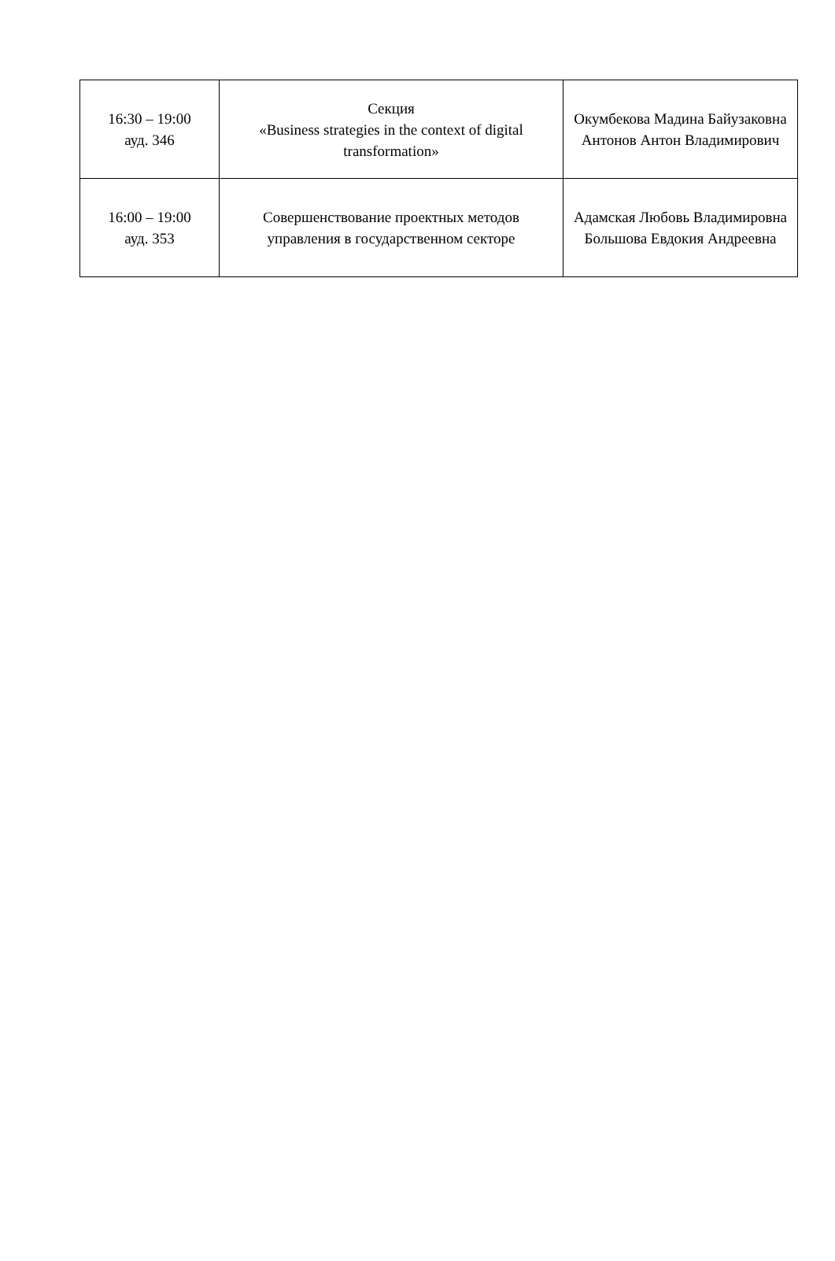| 16:30 – 19:00 ауд. 346 | Секция «Business strategies in the context of digital transformation» | Окумбекова Мадина Байузаковна Антонов Антон Владимирович |
| 16:00 – 19:00 ауд. 353 | Совершенствование проектных методов управления в государственном секторе | Адамская Любовь Владимировна Большова Евдокия Андреевна |